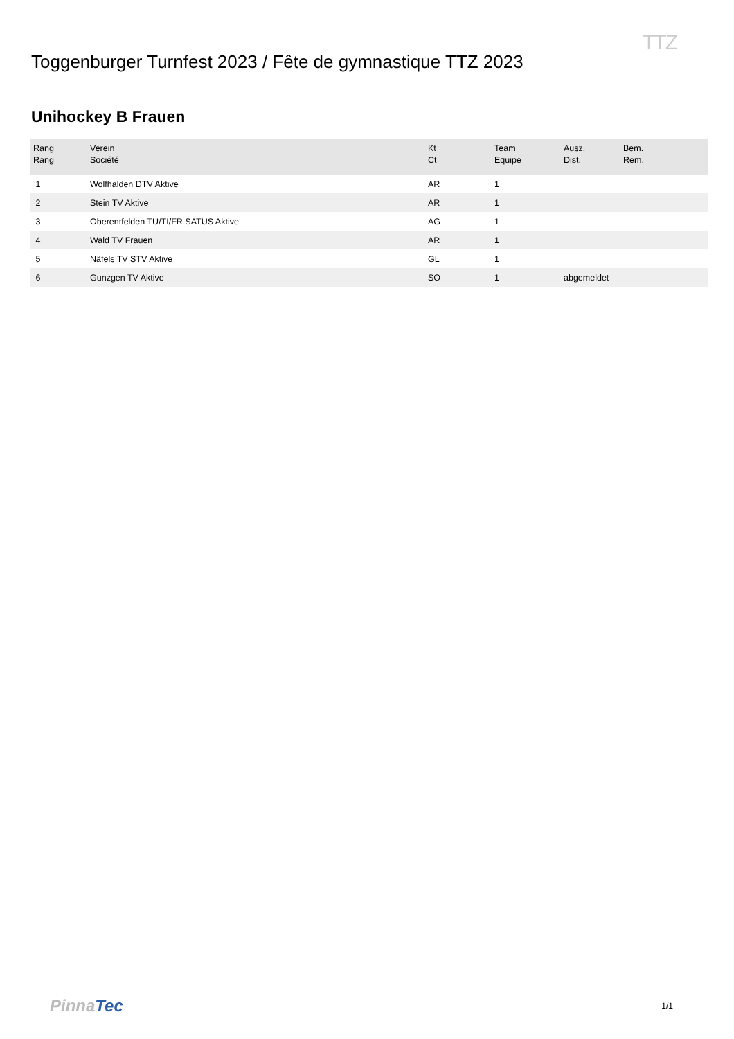TTZ
Toggenburger Turnfest 2023 / Fête de gymnastique TTZ 2023
Unihockey B Frauen
| Rang Rang | Verein Société | Kt Ct | Team Equipe | Ausz. Dist. | Bem. Rem. |
| --- | --- | --- | --- | --- | --- |
| 1 | Wolfhalden DTV Aktive | AR | 1 | | |
| 2 | Stein TV Aktive | AR | 1 | | |
| 3 | Oberentfelden TU/TI/FR SATUS Aktive | AG | 1 | | |
| 4 | Wald TV Frauen | AR | 1 | | |
| 5 | Näfels TV STV Aktive | GL | 1 | | |
| 6 | Gunzgen TV Aktive | SO | 1 | abgemeldet | |
PinnaTec
1/1